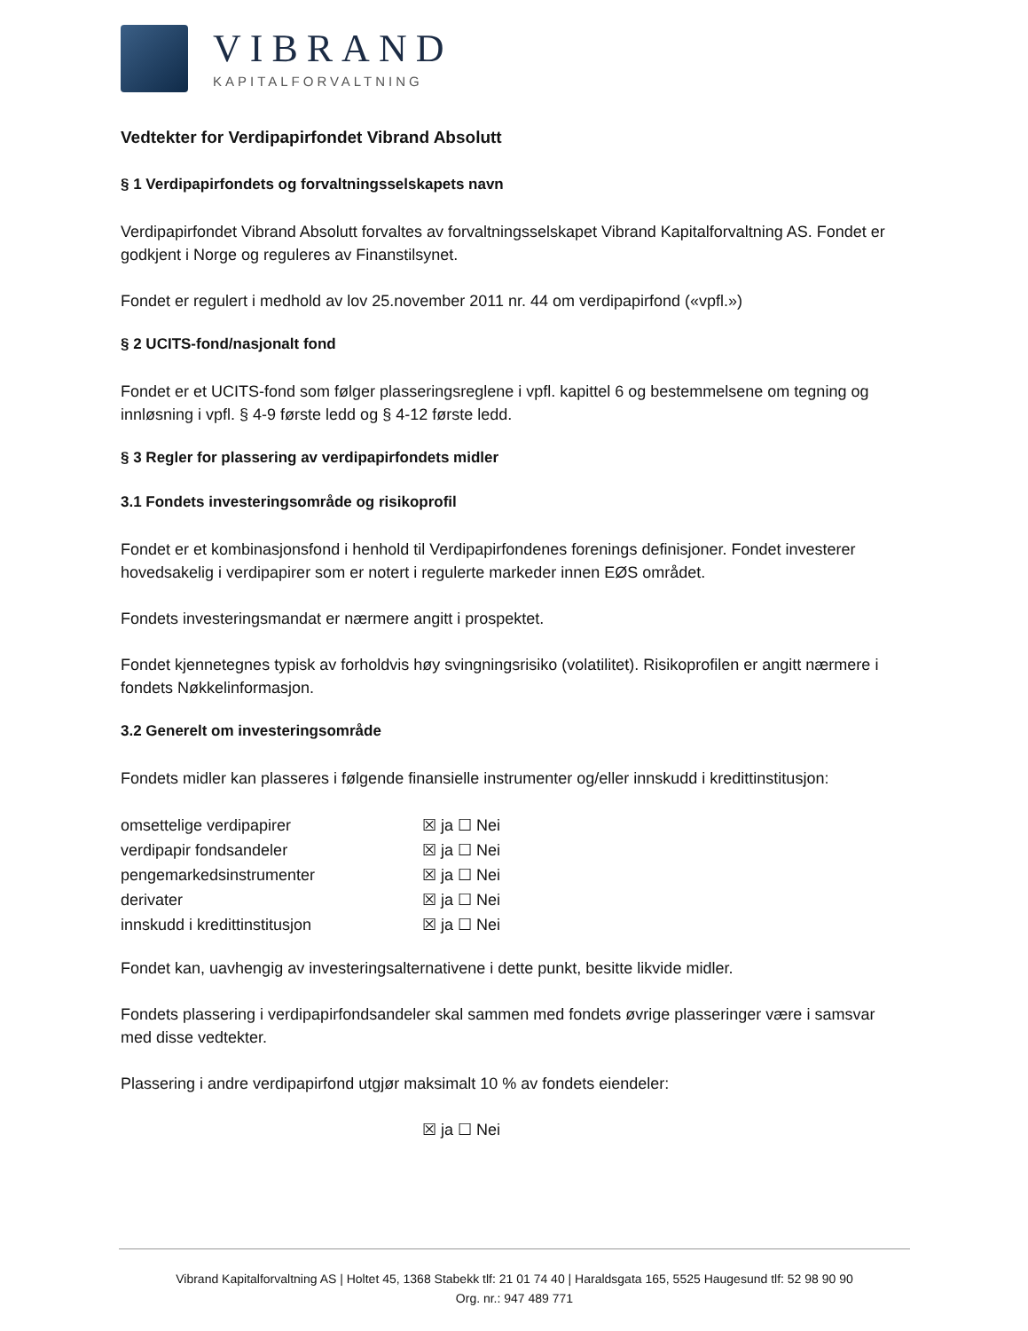VIBRAND
KAPITALFORVALTNING
Vedtekter for Verdipapirfondet Vibrand Absolutt
§ 1 Verdipapirfondets og forvaltningsselskapets navn
Verdipapirfondet Vibrand Absolutt forvaltes av forvaltningsselskapet Vibrand Kapitalforvaltning AS. Fondet er godkjent i Norge og reguleres av Finanstilsynet.
Fondet er regulert i medhold av lov 25.november 2011 nr. 44 om verdipapirfond («vpfl.»)
§ 2 UCITS-fond/nasjonalt fond
Fondet er et UCITS-fond som følger plasseringsreglene i vpfl. kapittel 6 og bestemmelsene om tegning og innløsning i vpfl. § 4-9 første ledd og § 4-12 første ledd.
§ 3 Regler for plassering av verdipapirfondets midler
3.1 Fondets investeringsområde og risikoprofil
Fondet er et kombinasjonsfond i henhold til Verdipapirfondenes forenings definisjoner. Fondet investerer hovedsakelig i verdipapirer som er notert i regulerte markeder innen EØS området.
Fondets investeringsmandat er nærmere angitt i prospektet.
Fondet kjennetegnes typisk av forholdvis høy svingningsrisiko (volatilitet). Risikoprofilen er angitt nærmere i fondets Nøkkelinformasjon.
3.2 Generelt om investeringsområde
Fondets midler kan plasseres i følgende finansielle instrumenter og/eller innskudd i kredittinstitusjon:
| omsettelige verdipapirer | ☒ ja ☐ Nei |
| verdipapir fondsandeler | ☒ ja ☐ Nei |
| pengemarkedsinstrumenter | ☒ ja ☐ Nei |
| derivater | ☒ ja ☐ Nei |
| innskudd i kredittinstitusjon | ☒ ja ☐ Nei |
Fondet kan, uavhengig av investeringsalternativene i dette punkt, besitte likvide midler.
Fondets plassering i verdipapirfondsandeler skal sammen med fondets øvrige plasseringer være i samsvar med disse vedtekter.
Plassering i andre verdipapirfond utgjør maksimalt 10 % av fondets eiendeler:
☒ ja ☐ Nei
Vibrand Kapitalforvaltning AS | Holtet 45, 1368 Stabekk tlf: 21 01 74 40 | Haraldsgata 165, 5525 Haugesund tlf: 52 98 90 90
Org. nr.: 947 489 771